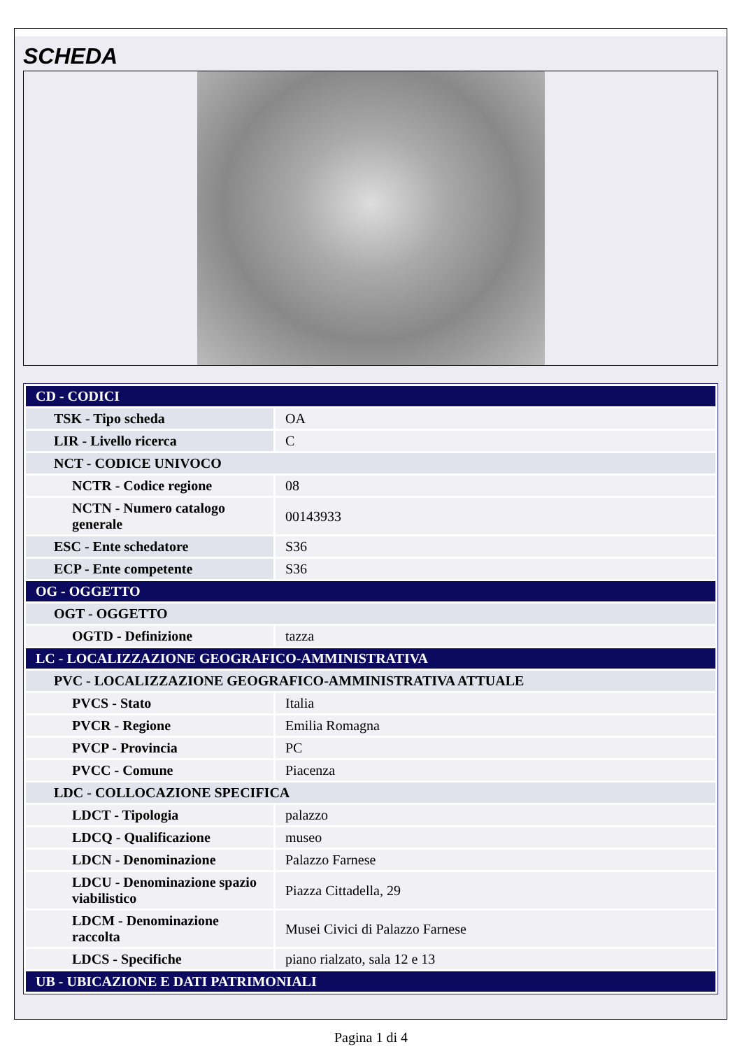SCHEDA
| CD - CODICI | |
| TSK - Tipo scheda | OA |
| LIR - Livello ricerca | C |
| NCT - CODICE UNIVOCO | |
| NCTR - Codice regione | 08 |
| NCTN - Numero catalogo generale | 00143933 |
| ESC - Ente schedatore | S36 |
| ECP - Ente competente | S36 |
| OG - OGGETTO | |
| OGT - OGGETTO | |
| OGTD - Definizione | tazza |
| LC - LOCALIZZAZIONE GEOGRAFICO-AMMINISTRATIVA | |
| PVC - LOCALIZZAZIONE GEOGRAFICO-AMMINISTRATIVA ATTUALE | |
| PVCS - Stato | Italia |
| PVCR - Regione | Emilia Romagna |
| PVCP - Provincia | PC |
| PVCC - Comune | Piacenza |
| LDC - COLLOCAZIONE SPECIFICA | |
| LDCT - Tipologia | palazzo |
| LDCQ - Qualificazione | museo |
| LDCN - Denominazione | Palazzo Farnese |
| LDCU - Denominazione spazio viabilistico | Piazza Cittadella, 29 |
| LDCM - Denominazione raccolta | Musei Civici di Palazzo Farnese |
| LDCS - Specifiche | piano rialzato, sala 12 e 13 |
| UB - UBICAZIONE E DATI PATRIMONIALI | |
Pagina 1 di 4